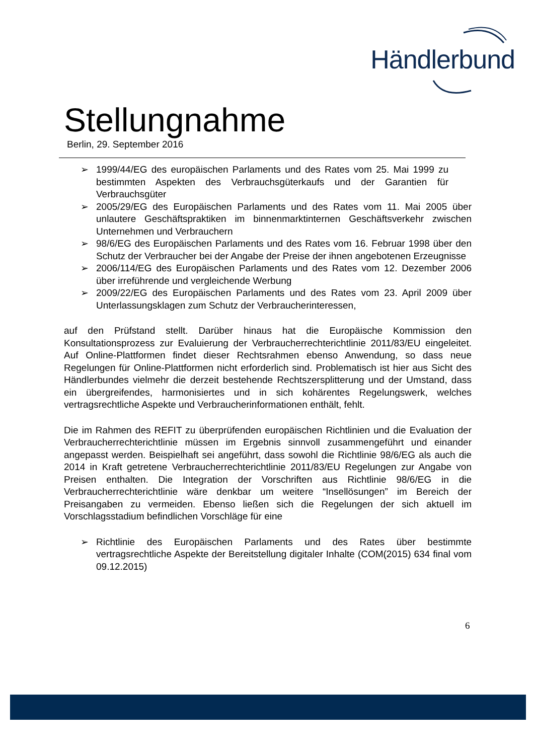Händlerbund
Stellungnahme
Berlin, 29. September 2016
➢ 1999/44/EG des europäischen Parlaments und des Rates vom 25. Mai 1999 zu bestimmten Aspekten des Verbrauchsgüterkaufs und der Garantien für Verbrauchsgüter
➢ 2005/29/EG des Europäischen Parlaments und des Rates vom 11. Mai 2005 über unlautere Geschäftspraktiken im binnenmarktinternen Geschäftsverkehr zwischen Unternehmen und Verbrauchern
➢ 98/6/EG des Europäischen Parlaments und des Rates vom 16. Februar 1998 über den Schutz der Verbraucher bei der Angabe der Preise der ihnen angebotenen Erzeugnisse
➢ 2006/114/EG des Europäischen Parlaments und des Rates vom 12. Dezember 2006 über irreführende und vergleichende Werbung
➢ 2009/22/EG des Europäischen Parlaments und des Rates vom 23. April 2009 über Unterlassungsklagen zum Schutz der Verbraucherinteressen,
auf den Prüfstand stellt. Darüber hinaus hat die Europäische Kommission den Konsultationsprozess zur Evaluierung der Verbraucherrechterichtlinie 2011/83/EU eingeleitet. Auf Online-Plattformen findet dieser Rechtsrahmen ebenso Anwendung, so dass neue Regelungen für Online-Plattformen nicht erforderlich sind. Problematisch ist hier aus Sicht des Händlerbundes vielmehr die derzeit bestehende Rechtszersplitterung und der Umstand, dass ein übergreifendes, harmonisiertes und in sich kohärentes Regelungswerk, welches vertragsrechtliche Aspekte und Verbraucherinformationen enthält, fehlt.
Die im Rahmen des REFIT zu überprüfenden europäischen Richtlinien und die Evaluation der Verbraucherrechterichtlinie müssen im Ergebnis sinnvoll zusammengeführt und einander angepasst werden. Beispielhaft sei angeführt, dass sowohl die Richtlinie 98/6/EG als auch die 2014 in Kraft getretene Verbraucherrechterichtlinie 2011/83/EU Regelungen zur Angabe von Preisen enthalten. Die Integration der Vorschriften aus Richtlinie 98/6/EG in die Verbraucherrechterichtlinie wäre denkbar um weitere “Insellösungen” im Bereich der Preisangaben zu vermeiden. Ebenso ließen sich die Regelungen der sich aktuell im Vorschlagsstadium befindlichen Vorschläge für eine
➢ Richtlinie des Europäischen Parlaments und des Rates über bestimmte vertragsrechtliche Aspekte der Bereitstellung digitaler Inhalte (COM(2015) 634 final vom 09.12.2015)
6